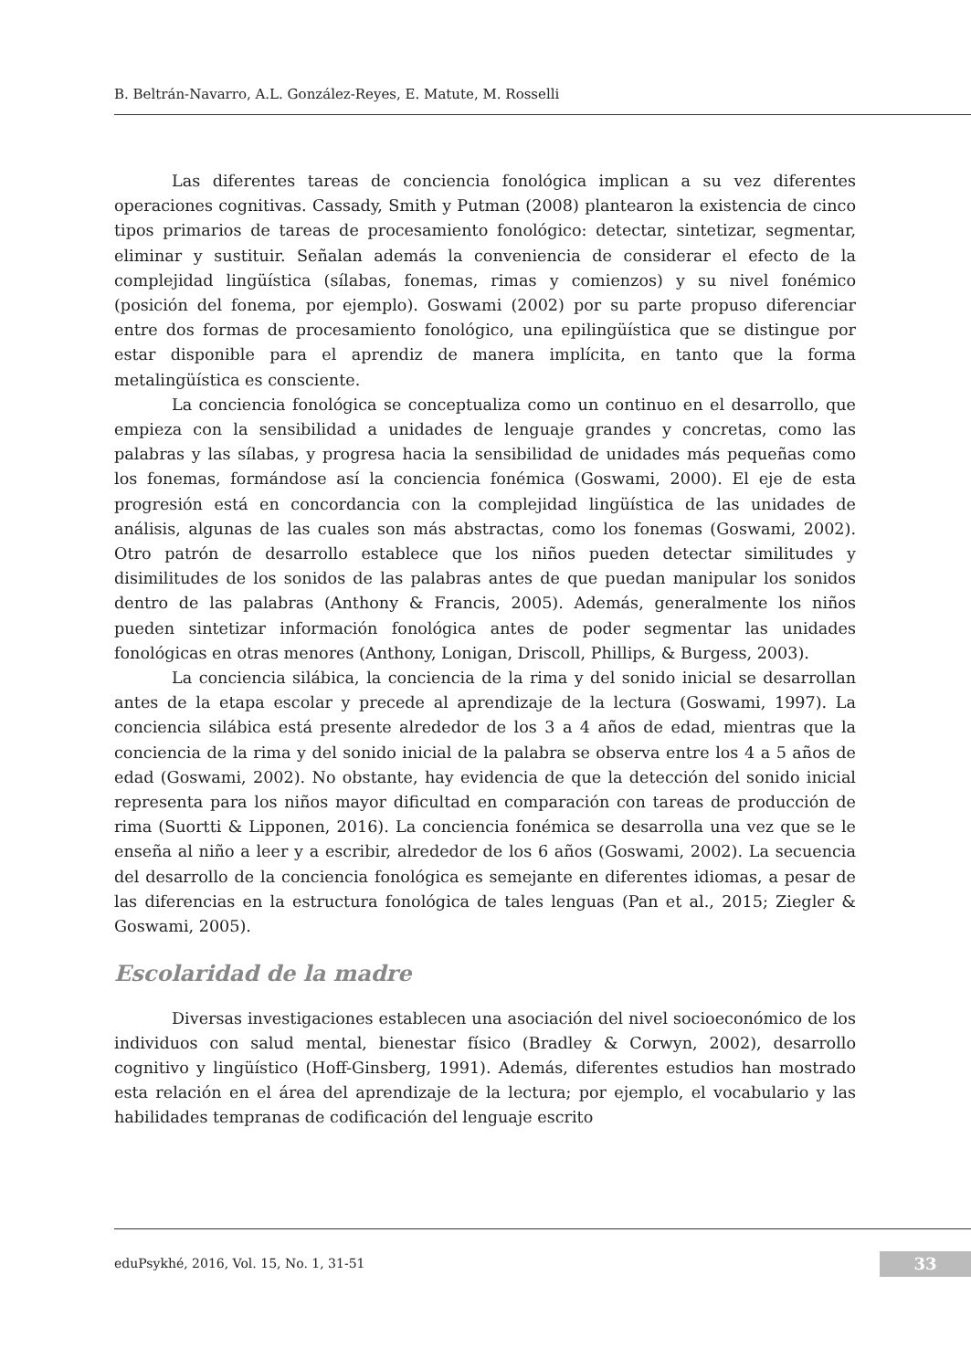B. Beltrán-Navarro, A.L. González-Reyes, E. Matute, M. Rosselli
Las diferentes tareas de conciencia fonológica implican a su vez diferentes operaciones cognitivas. Cassady, Smith y Putman (2008) plantearon la existencia de cinco tipos primarios de tareas de procesamiento fonológico: detectar, sintetizar, segmentar, eliminar y sustituir. Señalan además la conveniencia de considerar el efecto de la complejidad lingüística (sílabas, fonemas, rimas y comienzos) y su nivel fonémico (posición del fonema, por ejemplo). Goswami (2002) por su parte propuso diferenciar entre dos formas de procesamiento fonológico, una epilingüística que se distingue por estar disponible para el aprendiz de manera implícita, en tanto que la forma metalingüística es consciente.
La conciencia fonológica se conceptualiza como un continuo en el desarrollo, que empieza con la sensibilidad a unidades de lenguaje grandes y concretas, como las palabras y las sílabas, y progresa hacia la sensibilidad de unidades más pequeñas como los fonemas, formándose así la conciencia fonémica (Goswami, 2000). El eje de esta progresión está en concordancia con la complejidad lingüística de las unidades de análisis, algunas de las cuales son más abstractas, como los fonemas (Goswami, 2002). Otro patrón de desarrollo establece que los niños pueden detectar similitudes y disimilitudes de los sonidos de las palabras antes de que puedan manipular los sonidos dentro de las palabras (Anthony & Francis, 2005). Además, generalmente los niños pueden sintetizar información fonológica antes de poder segmentar las unidades fonológicas en otras menores (Anthony, Lonigan, Driscoll, Phillips, & Burgess, 2003).
La conciencia silábica, la conciencia de la rima y del sonido inicial se desarrollan antes de la etapa escolar y precede al aprendizaje de la lectura (Goswami, 1997). La conciencia silábica está presente alrededor de los 3 a 4 años de edad, mientras que la conciencia de la rima y del sonido inicial de la palabra se observa entre los 4 a 5 años de edad (Goswami, 2002). No obstante, hay evidencia de que la detección del sonido inicial representa para los niños mayor dificultad en comparación con tareas de producción de rima (Suortti & Lipponen, 2016). La conciencia fonémica se desarrolla una vez que se le enseña al niño a leer y a escribir, alrededor de los 6 años (Goswami, 2002). La secuencia del desarrollo de la conciencia fonológica es semejante en diferentes idiomas, a pesar de las diferencias en la estructura fonológica de tales lenguas (Pan et al., 2015; Ziegler & Goswami, 2005).
Escolaridad de la madre
Diversas investigaciones establecen una asociación del nivel socioeconómico de los individuos con salud mental, bienestar físico (Bradley & Corwyn, 2002), desarrollo cognitivo y lingüístico (Hoff-Ginsberg, 1991). Además, diferentes estudios han mostrado esta relación en el área del aprendizaje de la lectura; por ejemplo, el vocabulario y las habilidades tempranas de codificación del lenguaje escrito
eduPsykhé, 2016, Vol. 15, No. 1, 31-51
33